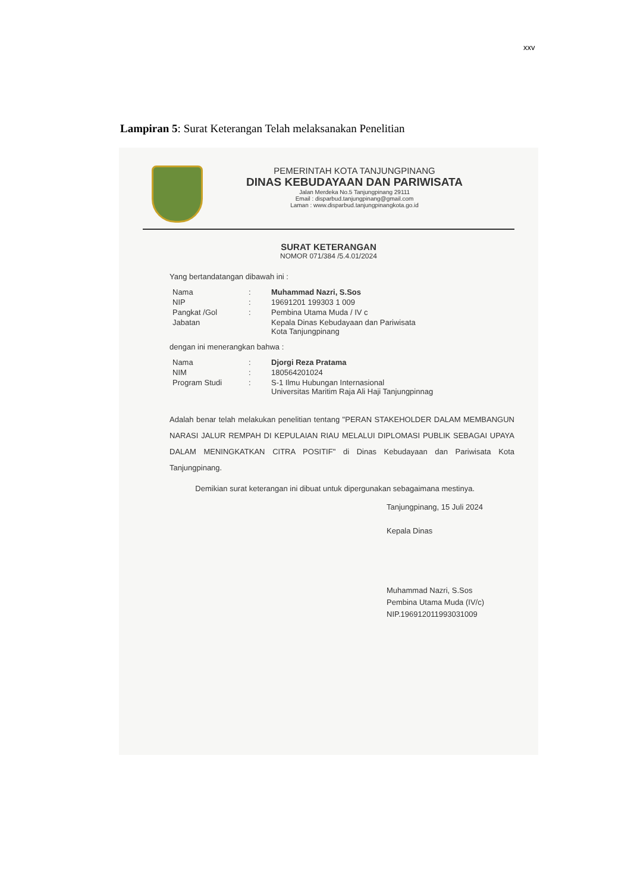xxv
Lampiran 5: Surat Keterangan Telah melaksanakan Penelitian
PEMERINTAH KOTA TANJUNGPINANG
DINAS KEBUDAYAAN DAN PARIWISATA
Jalan Merdeka No.5 Tanjungpinang 29111
Email : disparbud.tanjungpinang@gmail.com
Laman : www.disparbud.tanjungpinangkota.go.id
SURAT KETERANGAN
NOMOR 071/384 /5.4.01/2024
Yang bertandatangan dibawah ini :
| Nama | : | Muhammad Nazri, S.Sos |
| NIP | : | 19691201 199303 1 009 |
| Pangkat /Gol | : | Pembina Utama Muda / IV c |
| Jabatan | | Kepala Dinas Kebudayaan dan Pariwisata Kota Tanjungpinang |
dengan ini menerangkan bahwa :
| Nama | : | Djorgi Reza Pratama |
| NIM | : | 180564201024 |
| Program Studi | : | S-1 Ilmu Hubungan Internasional Universitas Maritim Raja Ali Haji Tanjungpinnag |
Adalah benar telah melakukan penelitian tentang "PERAN STAKEHOLDER DALAM MEMBANGUN NARASI JALUR REMPAH DI KEPULAIAN RIAU MELALUI DIPLOMASI PUBLIK SEBAGAI UPAYA DALAM MENINGKATKAN CITRA POSITIF" di Dinas Kebudayaan dan Pariwisata Kota Tanjungpinang.
Demikian surat keterangan ini dibuat untuk dipergunakan sebagaimana mestinya.
Tanjungpinang, 15 Juli 2024
Kepala Dinas
Muhammad Nazri, S.Sos
Pembina Utama Muda (IV/c)
NIP.196912011993031009